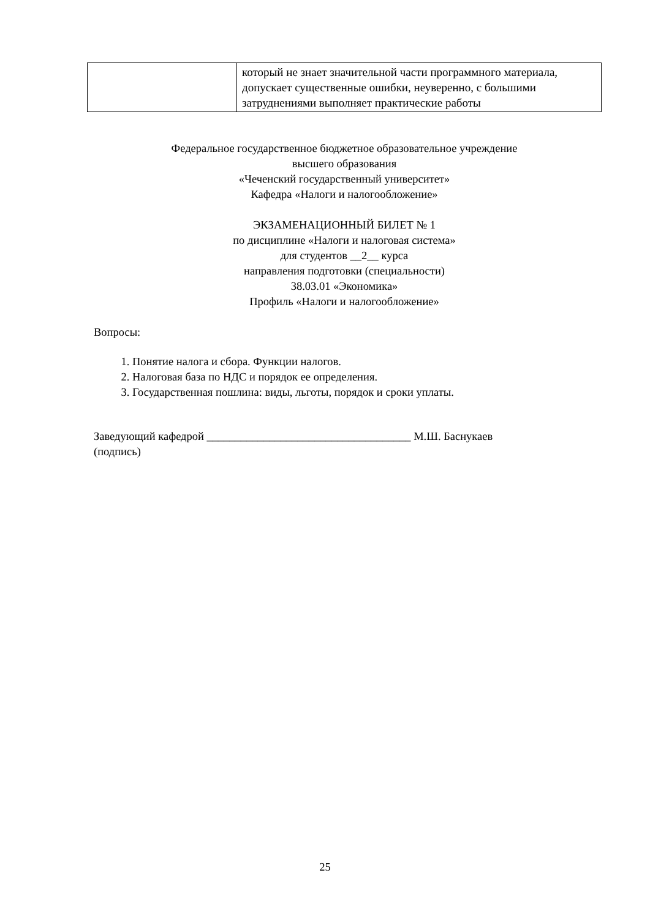| | который не знает значительной части программного материала, допускает существенные ошибки, неуверенно, с большими затруднениями выполняет практические работы |
Федеральное государственное бюджетное образовательное учреждение
высшего образования
«Чеченский государственный университет»
Кафедра «Налоги и налогообложение»
ЭКЗАМЕНАЦИОННЫЙ БИЛЕТ № 1
по дисциплине «Налоги и налоговая система»
для студентов __2__ курса
направления подготовки (специальности)
38.03.01 «Экономика»
Профиль «Налоги и налогообложение»
Вопросы:
1. Понятие налога и сбора. Функции налогов.
2. Налоговая база по НДС и порядок ее определения.
3. Государственная пошлина: виды, льготы, порядок и сроки уплаты.
Заведующий кафедрой ____________________________________ М.Ш. Баснукаев
(подпись)
25